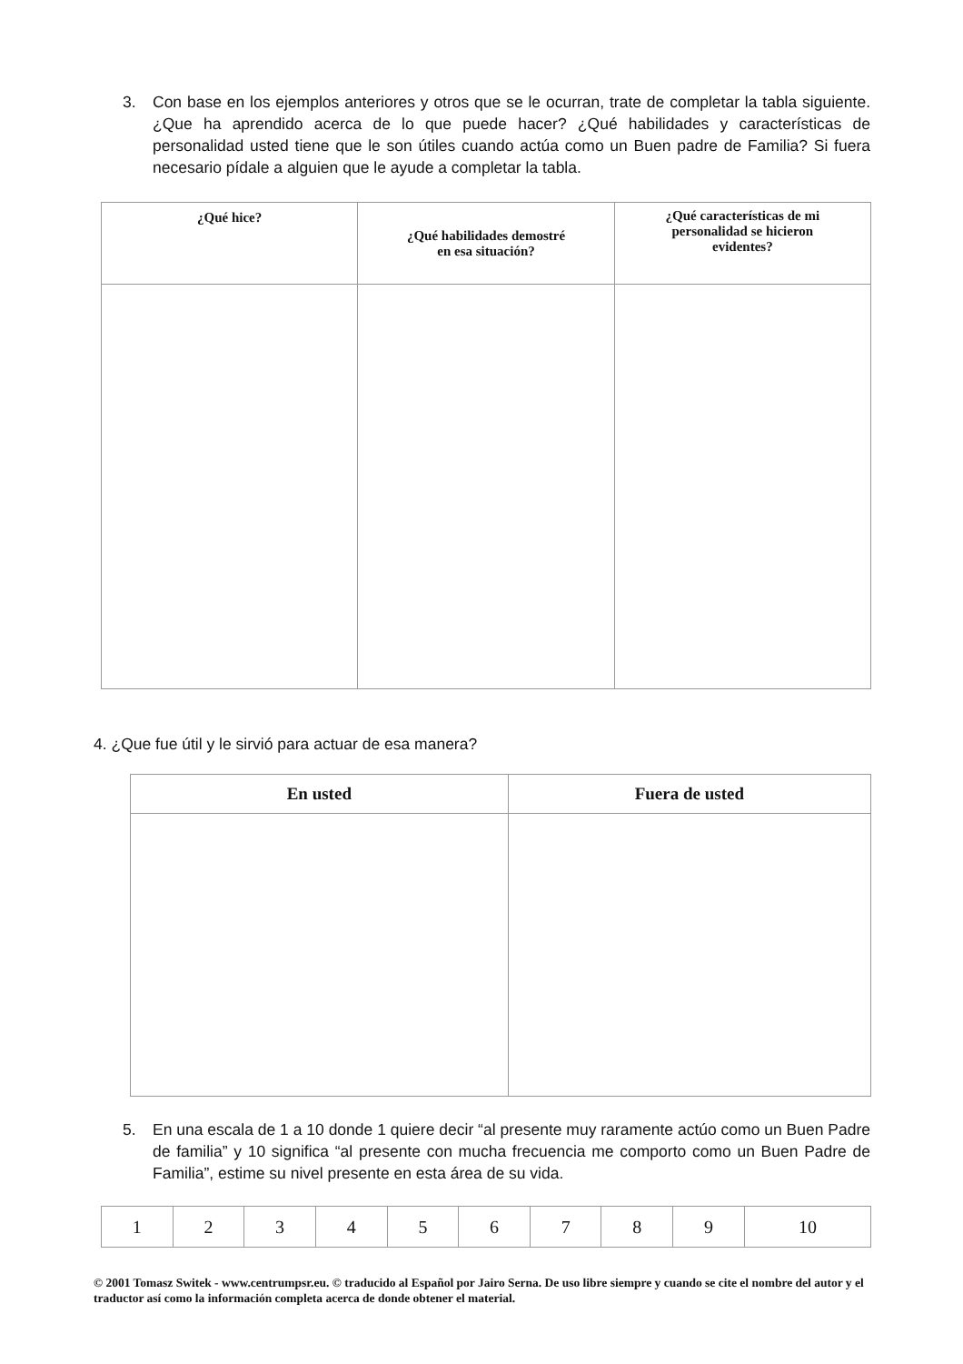3. Con base en los ejemplos anteriores y otros que se le ocurran, trate de completar la tabla siguiente. ¿Que ha aprendido acerca de lo que puede hacer? ¿Qué habilidades y características de personalidad usted tiene que le son útiles cuando actúa como un Buen padre de Familia? Si fuera necesario pídale a alguien que le ayude a completar la tabla.
| ¿Qué hice? | ¿Qué habilidades demostré en esa situación? | ¿Qué características de mi personalidad se hicieron evidentes? |
| --- | --- | --- |
4. ¿Que fue útil y le sirvió para actuar de esa manera?
| En usted | Fuera de usted |
| --- | --- |
5. En una escala de 1 a 10 donde 1 quiere decir “al presente muy raramente actúo como un Buen Padre de familia” y 10 significa “al presente con mucha frecuencia me comporto como un Buen Padre de Familia”, estime su nivel presente en esta área de su vida.
| 1 | 2 | 3 | 4 | 5 | 6 | 7 | 8 | 9 | 10 |
© 2001 Tomasz Switek - www.centrumpsr.eu. © traducido al Español por Jairo Serna. De uso libre siempre y cuando se cite el nombre del autor y el traductor así como la información completa acerca de donde obtener el material.